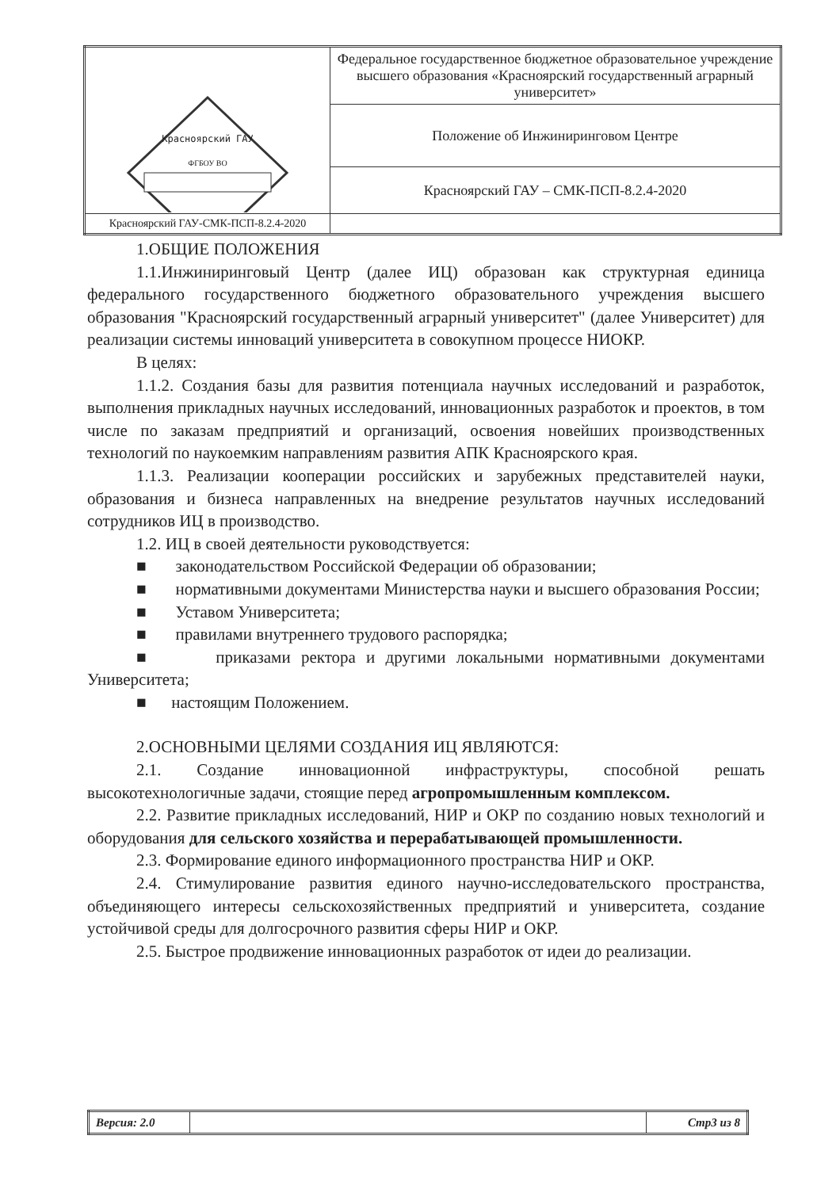| Красноярский ГАУ ФГБОУ ВО | Федеральное государственное бюджетное образовательное учреждение высшего образования «Красноярский государственный аграрный университет» |
| | Положение об Инжиниринговом Центре |
| | Красноярский ГАУ – СМК-ПСП-8.2.4-2020 |
| Красноярский ГАУ-СМК-ПСП-8.2.4-2020 | |
1.ОБЩИЕ ПОЛОЖЕНИЯ
1.1.Инжиниринговый Центр (далее ИЦ) образован как структурная единица федерального государственного бюджетного образовательного учреждения высшего образования "Красноярский государственный аграрный университет" (далее Университет) для реализации системы инноваций университета в совокупном процессе НИОКР.
В целях:
1.1.2. Создания базы для развития потенциала научных исследований и разработок, выполнения прикладных научных исследований, инновационных разработок и проектов, в том числе по заказам предприятий и организаций, освоения новейших производственных технологий по наукоемким направлениям развития АПК Красноярского края.
1.1.3. Реализации кооперации российских и зарубежных представителей науки, образования и бизнеса направленных на внедрение результатов научных исследований сотрудников ИЦ в производство.
1.2. ИЦ в своей деятельности руководствуется:
■ законодательством Российской Федерации об образовании;
■ нормативными документами Министерства науки и высшего образования России;
■ Уставом Университета;
■ правилами внутреннего трудового распорядка;
■ приказами ректора и другими локальными нормативными документами Университета;
■ настоящим Положением.
2.ОСНОВНЫМИ ЦЕЛЯМИ СОЗДАНИЯ ИЦ ЯВЛЯЮТСЯ:
2.1. Создание инновационной инфраструктуры, способной решать высокотехнологичные задачи, стоящие перед агропромышленным комплексом.
2.2. Развитие прикладных исследований, НИР и ОКР по созданию новых технологий и оборудования для сельского хозяйства и перерабатывающей промышленности.
2.3. Формирование единого информационного пространства НИР и ОКР.
2.4. Стимулирование развития единого научно-исследовательского пространства, объединяющего интересы сельскохозяйственных предприятий и университета, создание устойчивой среды для долгосрочного развития сферы НИР и ОКР.
2.5. Быстрое продвижение инновационных разработок от идеи до реализации.
| Версия: 2.0 | | Стр3 из 8 |